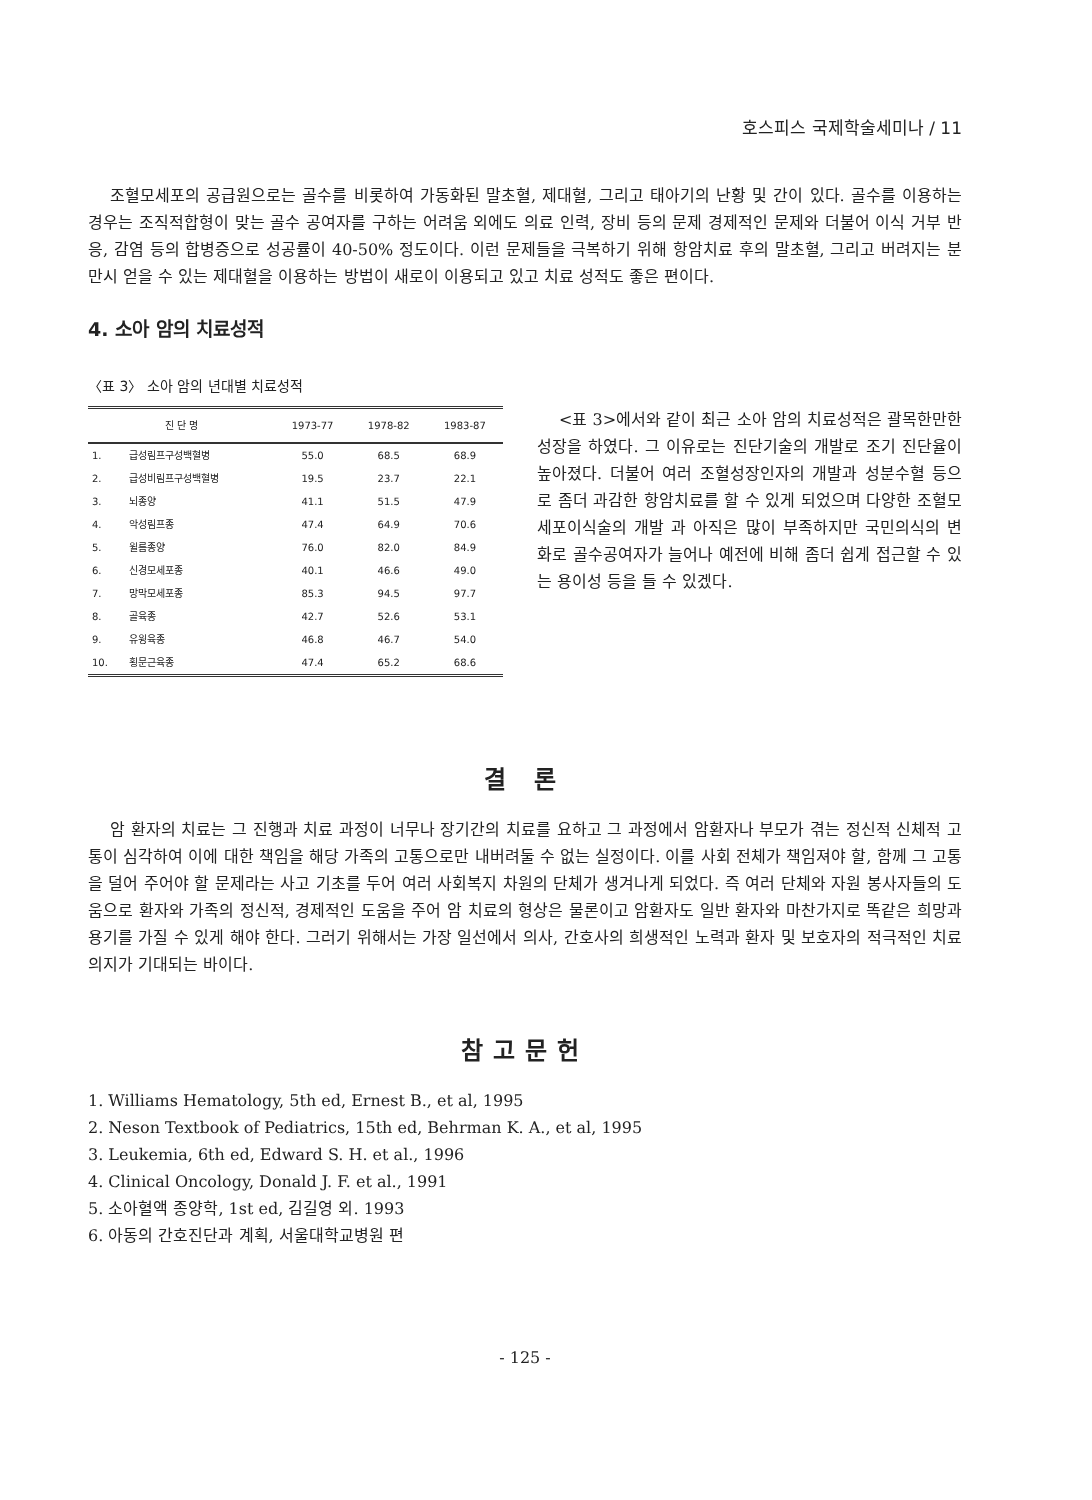호스피스 국제학술세미나 / 11
조혈모세포의 공급원으로는 골수를 비롯하여 가동화된 말초혈, 제대혈, 그리고 태아기의 난황 및 간이 있다. 골수를 이용하는 경우는 조직적합형이 맞는 골수 공여자를 구하는 어려움 외에도 의료 인력, 장비 등의 문제 경제적인 문제와 더불어 이식 거부 반응, 감염 등의 합병증으로 성공률이 40-50% 정도이다. 이런 문제들을 극복하기 위해 항암치료 후의 말초혈, 그리고 버려지는 분만시 얻을 수 있는 제대혈을 이용하는 방법이 새로이 이용되고 있고 치료 성적도 좋은 편이다.
4. 소아 암의 치료성적
〈표 3〉 소아 암의 년대별 치료성적
| 진 단 명 | | 1973-77 | 1978-82 | 1983-87 |
| --- | --- | --- | --- | --- |
| 1. | 급성림프구성백혈병 | 55.0 | 68.5 | 68.9 |
| 2. | 급성비림프구성백혈병 | 19.5 | 23.7 | 22.1 |
| 3. | 뇌종양 | 41.1 | 51.5 | 47.9 |
| 4. | 악성림프종 | 47.4 | 64.9 | 70.6 |
| 5. | 윌름종양 | 76.0 | 82.0 | 84.9 |
| 6. | 신경모세포종 | 40.1 | 46.6 | 49.0 |
| 7. | 망막모세포종 | 85.3 | 94.5 | 97.7 |
| 8. | 골육종 | 42.7 | 52.6 | 53.1 |
| 9. | 유윙육종 | 46.8 | 46.7 | 54.0 |
| 10. | 횡문근육종 | 47.4 | 65.2 | 68.6 |
<표 3>에서와 같이 최근 소아 암의 치료성적은 괄목한만한 성장을 하였다. 그 이유로는 진단기술의 개발로 조기 진단율이 높아졌다. 더불어 여러 조혈성장인자의 개발과 성분수혈 등으로 좀더 과감한 항암치료를 할 수 있게 되었으며 다양한 조혈모세포이식술의 개발 과 아직은 많이 부족하지만 국민의식의 변화로 골수공여자가 늘어나 예전에 비해 좀더 쉽게 접근할 수 있는 용이성 등을 들 수 있겠다.
결 론
암 환자의 치료는 그 진행과 치료 과정이 너무나 장기간의 치료를 요하고 그 과정에서 암환자나 부모가 겪는 정신적 신체적 고통이 심각하여 이에 대한 책임을 해당 가족의 고통으로만 내버려둘 수 없는 실정이다. 이를 사회 전체가 책임져야 할, 함께 그 고통을 덜어 주어야 할 문제라는 사고 기초를 두어 여러 사회복지 차원의 단체가 생겨나게 되었다. 즉 여러 단체와 자원 봉사자들의 도움으로 환자와 가족의 정신적, 경제적인 도움을 주어 암 치료의 형상은 물론이고 암환자도 일반 환자와 마찬가지로 똑같은 희망과 용기를 가질 수 있게 해야 한다. 그러기 위해서는 가장 일선에서 의사, 간호사의 희생적인 노력과 환자 및 보호자의 적극적인 치료 의지가 기대되는 바이다.
참고문헌
1. Williams Hematology, 5th ed, Ernest B., et al, 1995
2. Neson Textbook of Pediatrics, 15th ed, Behrman K. A., et al, 1995
3. Leukemia, 6th ed, Edward S. H. et al., 1996
4. Clinical Oncology, Donald J. F. et al., 1991
5. 소아혈액 종양학, 1st ed, 김길영 외. 1993
6. 아동의 간호진단과 계획, 서울대학교병원 편
- 125 -